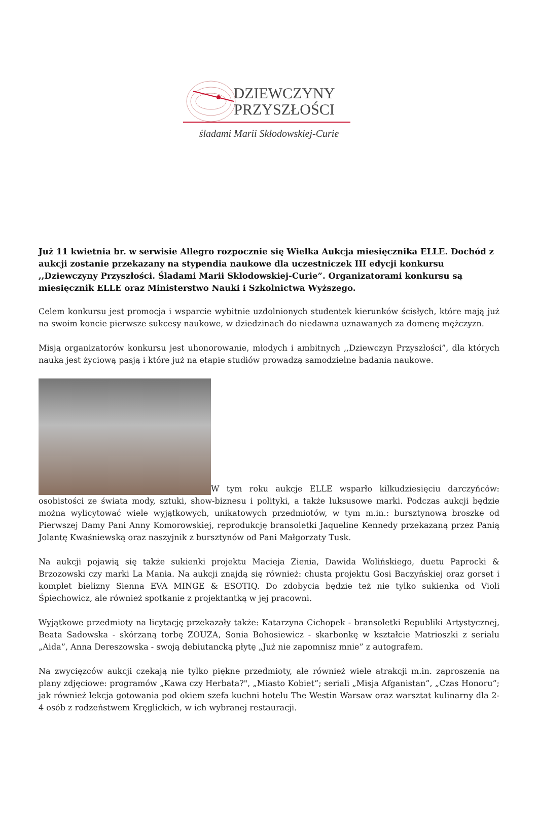DZIEWCZYNY
PRZYSZŁOŚCI
śladami Marii Skłodowskiej-Curie
Już 11 kwietnia br. w serwisie Allegro rozpocznie się Wielka Aukcja miesięcznika ELLE. Dochód z aukcji zostanie przekazany na stypendia naukowe dla uczestniczek III edycji konkursu ,,Dziewczyny Przyszłości. Śladami Marii Skłodowskiej-Curie”. Organizatorami konkursu są miesięcznik ELLE oraz Ministerstwo Nauki i Szkolnictwa Wyższego.
Celem konkursu jest promocja i wsparcie wybitnie uzdolnionych studentek kierunków ścisłych, które mają już na swoim koncie pierwsze sukcesy naukowe, w dziedzinach do niedawna uznawanych za domenę mężczyzn.
Misją organizatorów konkursu jest uhonorowanie, młodych i ambitnych ,,Dziewczyn Przyszłości”, dla których nauka jest życiową pasją i które już na etapie studiów prowadzą samodzielne badania naukowe.
W tym roku aukcje ELLE wsparło kilkudziesięciu darczyńców: osobistości ze świata mody, sztuki, show-biznesu i polityki, a także luksusowe marki. Podczas aukcji będzie można wylicytować wiele wyjątkowych, unikatowych przedmiotów, w tym m.in.: bursztynową broszkę od Pierwszej Damy Pani Anny Komorowskiej, reprodukcję bransoletki Jaqueline Kennedy przekazaną przez Panią Jolantę Kwaśniewską oraz naszyjnik z bursztynów od Pani Małgorzaty Tusk.
Na aukcji pojawią się także sukienki projektu Macieja Zienia, Dawida Wolińskiego, duetu Paprocki & Brzozowski czy marki La Mania. Na aukcji znajdą się również: chusta projektu Gosi Baczyńskiej oraz gorset i komplet bielizny Sienna EVA MINGE & ESOTIQ. Do zdobycia będzie też nie tylko sukienka od Violi Śpiechowicz, ale również spotkanie z projektantką w jej pracowni.
Wyjątkowe przedmioty na licytację przekazały także: Katarzyna Cichopek - bransoletki Republiki Artystycznej, Beata Sadowska - skórzaną torbę ZOUZA, Sonia Bohosiewicz - skarbonkę w kształcie Matrioszki z serialu „Aida”, Anna Dereszowska - swoją debiutancką płytę „Już nie zapomnisz mnie” z autografem.
Na zwycięzców aukcji czekają nie tylko piękne przedmioty, ale również wiele atrakcji m.in. zaproszenia na plany zdjęciowe: programów „Kawa czy Herbata?", „Miasto Kobiet”; seriali „Misja Afganistan”, „Czas Honoru”; jak również lekcja gotowania pod okiem szefa kuchni hotelu The Westin Warsaw oraz warsztat kulinarny dla 2-4 osób z rodzeństwem Kręglickich, w ich wybranej restauracji.